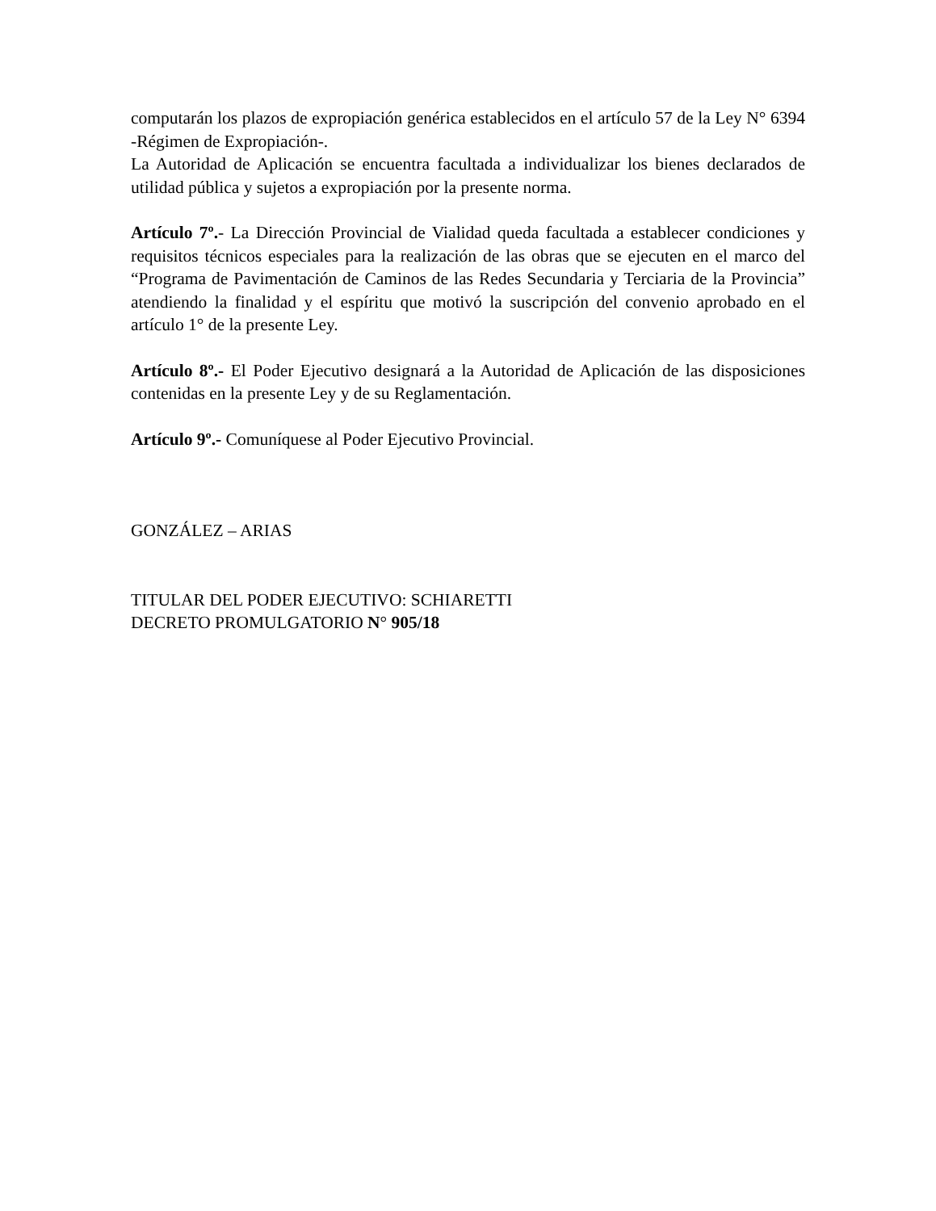computarán los plazos de expropiación genérica establecidos en el artículo 57 de la Ley N° 6394 -Régimen de Expropiación-.
La Autoridad de Aplicación se encuentra facultada a individualizar los bienes declarados de utilidad pública y sujetos a expropiación por la presente norma.
Artículo 7º.- La Dirección Provincial de Vialidad queda facultada a establecer condiciones y requisitos técnicos especiales para la realización de las obras que se ejecuten en el marco del “Programa de Pavimentación de Caminos de las Redes Secundaria y Terciaria de la Provincia” atendiendo la finalidad y el espíritu que motivó la suscripción del convenio aprobado en el artículo 1° de la presente Ley.
Artículo 8º.- El Poder Ejecutivo designará a la Autoridad de Aplicación de las disposiciones contenidas en la presente Ley y de su Reglamentación.
Artículo 9º.- Comuníquese al Poder Ejecutivo Provincial.
GONZÁLEZ – ARIAS
TITULAR DEL PODER EJECUTIVO: SCHIARETTI
DECRETO PROMULGATORIO N° 905/18